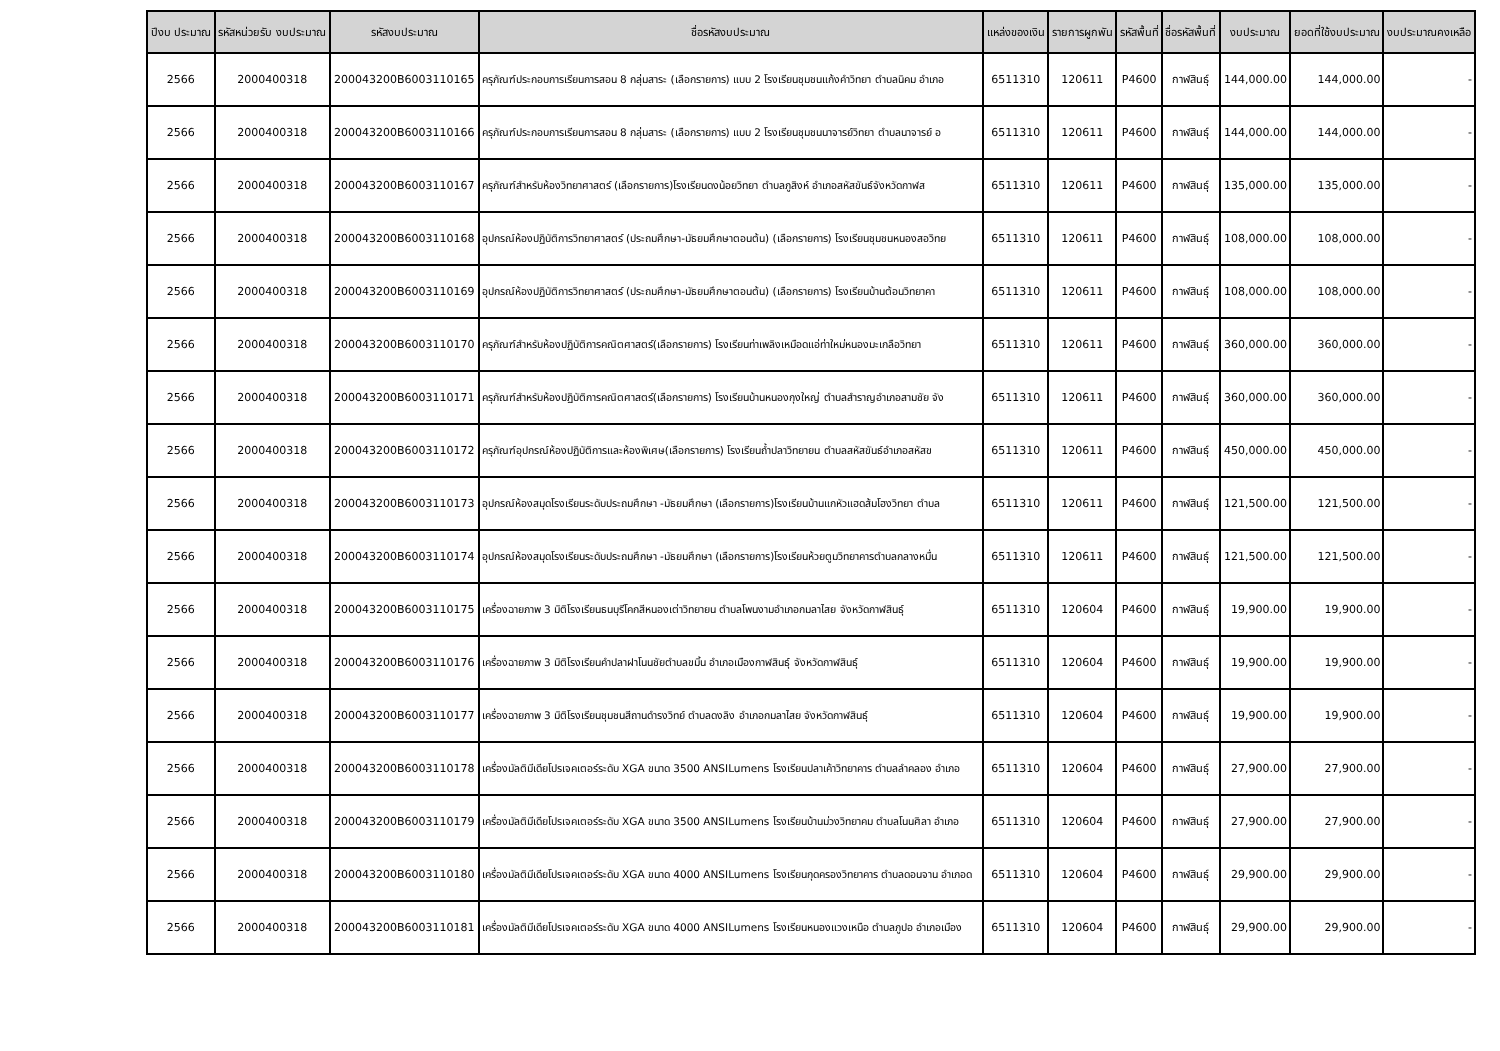| ปีงบ ประมาณ | รหัสหน่วยรับ งบประมาณ | รหัสงบประมาณ | ชื่อรหัสงบประมาณ | แหล่งของเงิน | รายการผูกพัน | รหัสพื้นที่ | ชื่อรหัสพื้นที่ | งบประมาณ | ยอดที่ใช้งบประมาณ | งบประมาณคงเหลือ |
| --- | --- | --- | --- | --- | --- | --- | --- | --- | --- | --- |
| 2566 | 2000400318 | 200043200B6003110165 | ครุภัณฑ์ประกอบการเรียนการสอน 8 กลุ่มสาระ (เลือกรายการ) แบบ 2 โรงเรียนชุมชนแก้งคำวิทยา ตำบลนิคม อำเภอ | 6511310 | 120611 | P4600 | กาฬสินธุ์ | 144,000.00 | 144,000.00 | - |
| 2566 | 2000400318 | 200043200B6003110166 | ครุภัณฑ์ประกอบการเรียนการสอน 8 กลุ่มสาระ (เลือกรายการ) แบบ 2 โรงเรียนชุมชนนาจารย์วิทยา ตำบลนาจารย์ อ | 6511310 | 120611 | P4600 | กาฬสินธุ์ | 144,000.00 | 144,000.00 | - |
| 2566 | 2000400318 | 200043200B6003110167 | ครุภัณฑ์สำหรับห้องวิทยาศาสตร์ (เลือกรายการ)โรงเรียนดงน้อยวิทยา ตำบลภูสิงห์ อำเภอสหัสขันธ์จังหวัดกาฬส | 6511310 | 120611 | P4600 | กาฬสินธุ์ | 135,000.00 | 135,000.00 | - |
| 2566 | 2000400318 | 200043200B6003110168 | อุปกรณ์ห้องปฏิบัติการวิทยาศาสตร์ (ประถมศึกษา-มัธยมศึกษาตอนต้น) (เลือกรายการ) โรงเรียนชุมชนหนองสอวิทย | 6511310 | 120611 | P4600 | กาฬสินธุ์ | 108,000.00 | 108,000.00 | - |
| 2566 | 2000400318 | 200043200B6003110169 | อุปกรณ์ห้องปฏิบัติการวิทยาศาสตร์ (ประถมศึกษา-มัธยมศึกษาตอนต้น) (เลือกรายการ) โรงเรียนบ้านต้อนวิทยาคา | 6511310 | 120611 | P4600 | กาฬสินธุ์ | 108,000.00 | 108,000.00 | - |
| 2566 | 2000400318 | 200043200B6003110170 | ครุภัณฑ์สำหรับห้องปฏิบัติการคณิตศาสตร์(เลือกรายการ) โรงเรียนท่าเพลิงเหมือดแอ่ท่าใหม่หนองมะเกลือวิทยา | 6511310 | 120611 | P4600 | กาฬสินธุ์ | 360,000.00 | 360,000.00 | - |
| 2566 | 2000400318 | 200043200B6003110171 | ครุภัณฑ์สำหรับห้องปฏิบัติการคณิตศาสตร์(เลือกรายการ) โรงเรียนบ้านหนองกุงใหญ่ ตำบลสำราญอำเภอสามชัย จัง | 6511310 | 120611 | P4600 | กาฬสินธุ์ | 360,000.00 | 360,000.00 | - |
| 2566 | 2000400318 | 200043200B6003110172 | ครุภัณฑ์อุปกรณ์ห้องปฏิบัติการและห้องพิเศษ(เลือกรายการ) โรงเรียนถ้ำปลาวิทยายน ตำบลสหัสขันธ์อำเภอสหัสข | 6511310 | 120611 | P4600 | กาฬสินธุ์ | 450,000.00 | 450,000.00 | - |
| 2566 | 2000400318 | 200043200B6003110173 | อุปกรณ์ห้องสมุดโรงเรียนระดับประถมศึกษา -มัธยมศึกษา (เลือกรายการ)โรงเรียนบ้านแกหัวแฮดส้มโฮงวิทยา ตำบล | 6511310 | 120611 | P4600 | กาฬสินธุ์ | 121,500.00 | 121,500.00 | - |
| 2566 | 2000400318 | 200043200B6003110174 | อุปกรณ์ห้องสมุดโรงเรียนระดับประถมศึกษา -มัธยมศึกษา (เลือกรายการ)โรงเรียนห้วยตูมวิทยาคารตำบลกลางหมื่น | 6511310 | 120611 | P4600 | กาฬสินธุ์ | 121,500.00 | 121,500.00 | - |
| 2566 | 2000400318 | 200043200B6003110175 | เครื่องฉายภาพ 3 มิติโรงเรียนธนบุรีโคกสีหนองเต่าวิทยายน ตำบลโพนงามอำเภอกมลาไสย จังหวัดกาฬสินธุ์ | 6511310 | 120604 | P4600 | กาฬสินธุ์ | 19,900.00 | 19,900.00 | - |
| 2566 | 2000400318 | 200043200B6003110176 | เครื่องฉายภาพ 3 มิติโรงเรียนคำปลาฝาโนนชัยตำบลขมิ้น อำเภอเมืองกาฬสินธุ์ จังหวัดกาฬสินธุ์ | 6511310 | 120604 | P4600 | กาฬสินธุ์ | 19,900.00 | 19,900.00 | - |
| 2566 | 2000400318 | 200043200B6003110177 | เครื่องฉายภาพ 3 มิติโรงเรียนชุมชนสีถานดำรงวิทย์ ตำบลดงลิง อำเภอกมลาไสย จังหวัดกาฬสินธุ์ | 6511310 | 120604 | P4600 | กาฬสินธุ์ | 19,900.00 | 19,900.00 | - |
| 2566 | 2000400318 | 200043200B6003110178 | เครื่องมัลติมีเดียโปรเจคเตอร์ระดับ XGA ขนาด 3500 ANSILumens โรงเรียนปลาเค้าวิทยาคาร ตำบลลำคลอง อำเภอ | 6511310 | 120604 | P4600 | กาฬสินธุ์ | 27,900.00 | 27,900.00 | - |
| 2566 | 2000400318 | 200043200B6003110179 | เครื่องมัลติมีเดียโปรเจคเตอร์ระดับ XGA ขนาด 3500 ANSILumens โรงเรียนบ้านม่วงวิทยาคม ตำบลโนนศิลา อำเภอ | 6511310 | 120604 | P4600 | กาฬสินธุ์ | 27,900.00 | 27,900.00 | - |
| 2566 | 2000400318 | 200043200B6003110180 | เครื่องมัลติมีเดียโปรเจคเตอร์ระดับ XGA ขนาด 4000 ANSILumens โรงเรียนกุดครองวิทยาคาร ตำบลดอนจาน อำเภอด | 6511310 | 120604 | P4600 | กาฬสินธุ์ | 29,900.00 | 29,900.00 | - |
| 2566 | 2000400318 | 200043200B6003110181 | เครื่องมัลติมีเดียโปรเจคเตอร์ระดับ XGA ขนาด 4000 ANSILumens โรงเรียนหนองแวงเหนือ ตำบลภูปอ อำเภอเมือง | 6511310 | 120604 | P4600 | กาฬสินธุ์ | 29,900.00 | 29,900.00 | - |